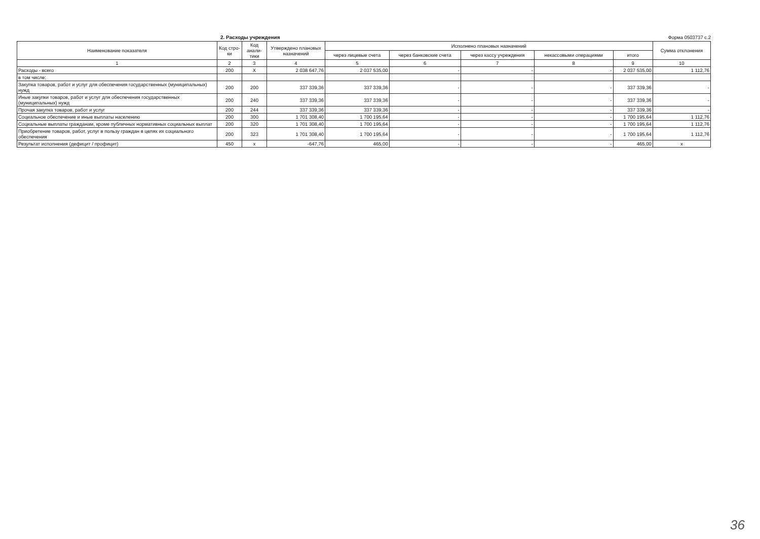2. Расходы учреждения Форма 0503737 с.2
| Наименование показателя | Код стро-ки | Код анали-тики | Утверждено плановых назначений | Исполнено плановых назначений | | | | | Сумма отклонения |
| --- | --- | --- | --- | --- | --- | --- | --- | --- | --- |
| | | | | через лицевые счета | через банковские счета | через кассу учреждения | некассовыми операциями | итого | |
| 1 | 2 | 3 | 4 | 5 | 6 | 7 | 8 | 9 | 10 |
| Расходы - всего | 200 | X | 2 038 647,76 | 2 037 535,00 | - | - | - | 2 037 535,00 | 1 112,76 |
| в том числе: | | | | | | | | | |
| Закупка товаров, работ и услуг для обеспечения государственных (муниципальных) нужд | 200 | 200 | 337 339,36 | 337 339,36 | - | - | - | 337 339,36 | - |
| Иные закупки товаров, работ и услуг для обеспечения государственных (муниципальных) нужд | 200 | 240 | 337 339,36 | 337 339,36 | - | - | - | 337 339,36 | - |
| Прочая закупка товаров, работ и услуг | 200 | 244 | 337 339,36 | 337 339,36 | - | - | - | 337 339,36 | - |
| Социальное обеспечение и иные выплаты населению | 200 | 300 | 1 701 308,40 | 1 700 195,64 | - | - | - | 1 700 195,64 | 1 112,76 |
| Социальные выплаты гражданам, кроме публичных нормативных социальных выплат | 200 | 320 | 1 701 308,40 | 1 700 195,64 | - | - | - | 1 700 195,64 | 1 112,76 |
| Приобретение товаров, работ, услуг в пользу граждан в целях их социального обеспечения | 200 | 323 | 1 701 308,40 | 1 700 195,64 | - | - | - | 1 700 195,64 | 1 112,76 |
| Результат исполнения (дефицит / профицит) | 450 | x | -647,76 | 465,00 | - | - | - | 465,00 | x |
36